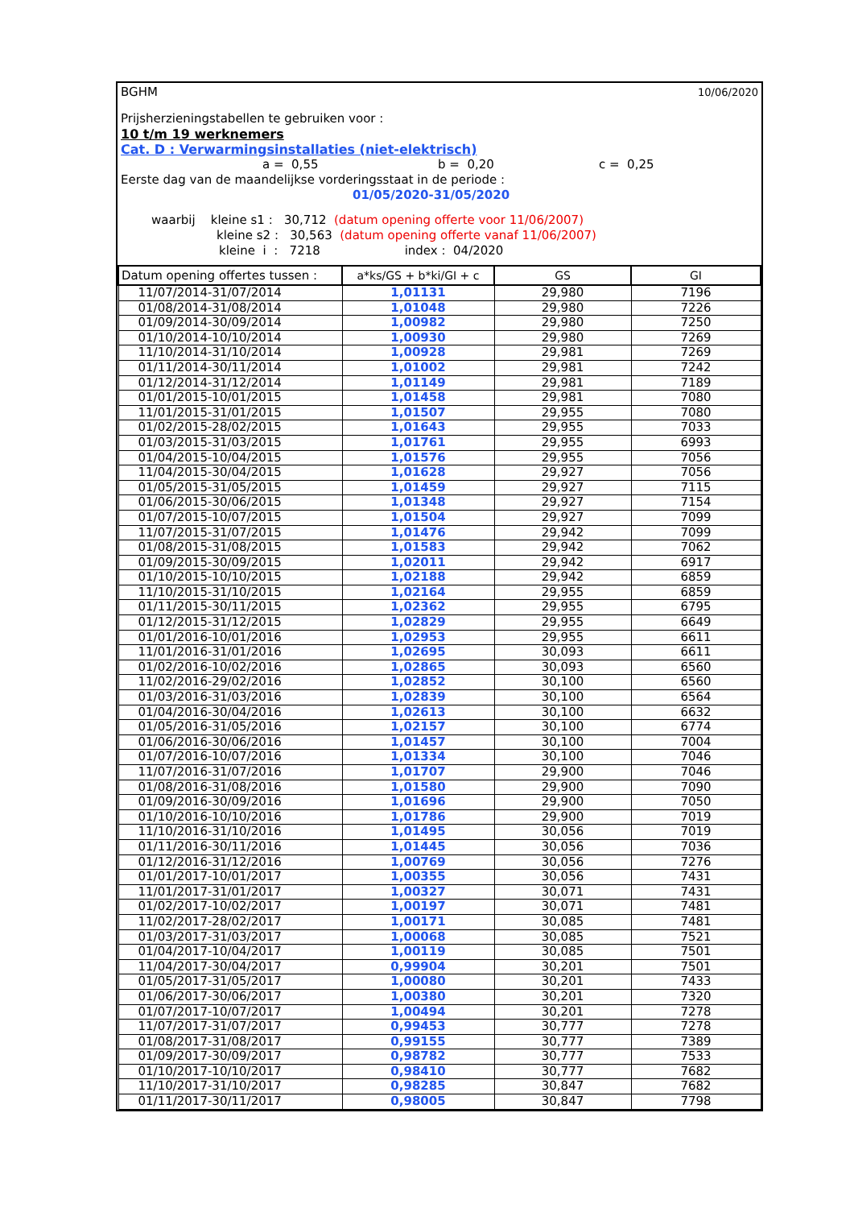BGHM 10/06/2020
Prijsherzieningstabellen te gebruiken voor :
10 t/m 19 werknemers
Cat. D : Verwarmingsinstallaties (niet-elektrisch)
a = 0,55 b = 0,20 c = 0,25
Eerste dag van de maandelijkse vorderingsstaat in de periode :
01/05/2020-31/05/2020
waarbij kleine s1 : 30,712 (datum opening offerte voor 11/06/2007)
kleine s2 : 30,563 (datum opening offerte vanaf 11/06/2007)
kleine i : 7218 index : 04/2020
| Datum opening offertes tussen : | a*ks/GS + b*ki/GI + c | GS | GI |
| --- | --- | --- | --- |
| 11/07/2014-31/07/2014 | 1,01131 | 29,980 | 7196 |
| 01/08/2014-31/08/2014 | 1,01048 | 29,980 | 7226 |
| 01/09/2014-30/09/2014 | 1,00982 | 29,980 | 7250 |
| 01/10/2014-10/10/2014 | 1,00930 | 29,980 | 7269 |
| 11/10/2014-31/10/2014 | 1,00928 | 29,981 | 7269 |
| 01/11/2014-30/11/2014 | 1,01002 | 29,981 | 7242 |
| 01/12/2014-31/12/2014 | 1,01149 | 29,981 | 7189 |
| 01/01/2015-10/01/2015 | 1,01458 | 29,981 | 7080 |
| 11/01/2015-31/01/2015 | 1,01507 | 29,955 | 7080 |
| 01/02/2015-28/02/2015 | 1,01643 | 29,955 | 7033 |
| 01/03/2015-31/03/2015 | 1,01761 | 29,955 | 6993 |
| 01/04/2015-10/04/2015 | 1,01576 | 29,955 | 7056 |
| 11/04/2015-30/04/2015 | 1,01628 | 29,927 | 7056 |
| 01/05/2015-31/05/2015 | 1,01459 | 29,927 | 7115 |
| 01/06/2015-30/06/2015 | 1,01348 | 29,927 | 7154 |
| 01/07/2015-10/07/2015 | 1,01504 | 29,927 | 7099 |
| 11/07/2015-31/07/2015 | 1,01476 | 29,942 | 7099 |
| 01/08/2015-31/08/2015 | 1,01583 | 29,942 | 7062 |
| 01/09/2015-30/09/2015 | 1,02011 | 29,942 | 6917 |
| 01/10/2015-10/10/2015 | 1,02188 | 29,942 | 6859 |
| 11/10/2015-31/10/2015 | 1,02164 | 29,955 | 6859 |
| 01/11/2015-30/11/2015 | 1,02362 | 29,955 | 6795 |
| 01/12/2015-31/12/2015 | 1,02829 | 29,955 | 6649 |
| 01/01/2016-10/01/2016 | 1,02953 | 29,955 | 6611 |
| 11/01/2016-31/01/2016 | 1,02695 | 30,093 | 6611 |
| 01/02/2016-10/02/2016 | 1,02865 | 30,093 | 6560 |
| 11/02/2016-29/02/2016 | 1,02852 | 30,100 | 6560 |
| 01/03/2016-31/03/2016 | 1,02839 | 30,100 | 6564 |
| 01/04/2016-30/04/2016 | 1,02613 | 30,100 | 6632 |
| 01/05/2016-31/05/2016 | 1,02157 | 30,100 | 6774 |
| 01/06/2016-30/06/2016 | 1,01457 | 30,100 | 7004 |
| 01/07/2016-10/07/2016 | 1,01334 | 30,100 | 7046 |
| 11/07/2016-31/07/2016 | 1,01707 | 29,900 | 7046 |
| 01/08/2016-31/08/2016 | 1,01580 | 29,900 | 7090 |
| 01/09/2016-30/09/2016 | 1,01696 | 29,900 | 7050 |
| 01/10/2016-10/10/2016 | 1,01786 | 29,900 | 7019 |
| 11/10/2016-31/10/2016 | 1,01495 | 30,056 | 7019 |
| 01/11/2016-30/11/2016 | 1,01445 | 30,056 | 7036 |
| 01/12/2016-31/12/2016 | 1,00769 | 30,056 | 7276 |
| 01/01/2017-10/01/2017 | 1,00355 | 30,056 | 7431 |
| 11/01/2017-31/01/2017 | 1,00327 | 30,071 | 7431 |
| 01/02/2017-10/02/2017 | 1,00197 | 30,071 | 7481 |
| 11/02/2017-28/02/2017 | 1,00171 | 30,085 | 7481 |
| 01/03/2017-31/03/2017 | 1,00068 | 30,085 | 7521 |
| 01/04/2017-10/04/2017 | 1,00119 | 30,085 | 7501 |
| 11/04/2017-30/04/2017 | 0,99904 | 30,201 | 7501 |
| 01/05/2017-31/05/2017 | 1,00080 | 30,201 | 7433 |
| 01/06/2017-30/06/2017 | 1,00380 | 30,201 | 7320 |
| 01/07/2017-10/07/2017 | 1,00494 | 30,201 | 7278 |
| 11/07/2017-31/07/2017 | 0,99453 | 30,777 | 7278 |
| 01/08/2017-31/08/2017 | 0,99155 | 30,777 | 7389 |
| 01/09/2017-30/09/2017 | 0,98782 | 30,777 | 7533 |
| 01/10/2017-10/10/2017 | 0,98410 | 30,777 | 7682 |
| 11/10/2017-31/10/2017 | 0,98285 | 30,847 | 7682 |
| 01/11/2017-30/11/2017 | 0,98005 | 30,847 | 7798 |